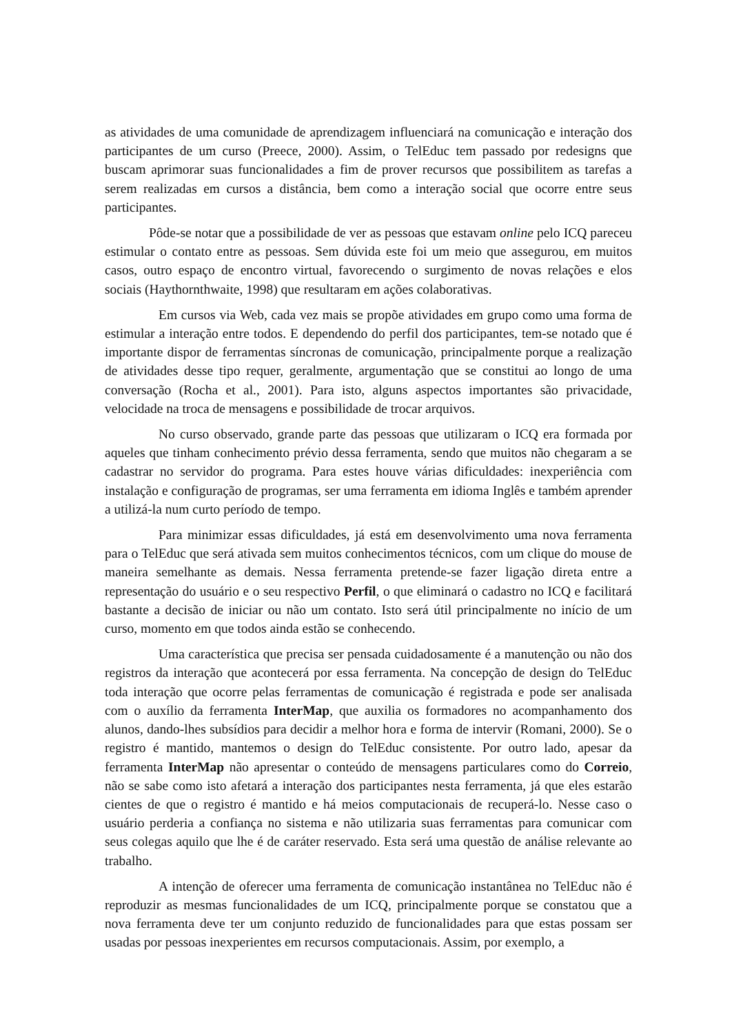as atividades de uma comunidade de aprendizagem influenciará na comunicação e interação dos participantes de um curso (Preece, 2000). Assim, o TelEduc tem passado por redesigns que buscam aprimorar suas funcionalidades a fim de prover recursos que possibilitem as tarefas a serem realizadas em cursos a distância, bem como a interação social que ocorre entre seus participantes.
Pôde-se notar que a possibilidade de ver as pessoas que estavam online pelo ICQ pareceu estimular o contato entre as pessoas. Sem dúvida este foi um meio que assegurou, em muitos casos, outro espaço de encontro virtual, favorecendo o surgimento de novas relações e elos sociais (Haythornthwaite, 1998) que resultaram em ações colaborativas.
Em cursos via Web, cada vez mais se propõe atividades em grupo como uma forma de estimular a interação entre todos. E dependendo do perfil dos participantes, tem-se notado que é importante dispor de ferramentas síncronas de comunicação, principalmente porque a realização de atividades desse tipo requer, geralmente, argumentação que se constitui ao longo de uma conversação (Rocha et al., 2001). Para isto, alguns aspectos importantes são privacidade, velocidade na troca de mensagens e possibilidade de trocar arquivos.
No curso observado, grande parte das pessoas que utilizaram o ICQ era formada por aqueles que tinham conhecimento prévio dessa ferramenta, sendo que muitos não chegaram a se cadastrar no servidor do programa. Para estes houve várias dificuldades: inexperiência com instalação e configuração de programas, ser uma ferramenta em idioma Inglês e também aprender a utilizá-la num curto período de tempo.
Para minimizar essas dificuldades, já está em desenvolvimento uma nova ferramenta para o TelEduc que será ativada sem muitos conhecimentos técnicos, com um clique do mouse de maneira semelhante as demais. Nessa ferramenta pretende-se fazer ligação direta entre a representação do usuário e o seu respectivo Perfil, o que eliminará o cadastro no ICQ e facilitará bastante a decisão de iniciar ou não um contato. Isto será útil principalmente no início de um curso, momento em que todos ainda estão se conhecendo.
Uma característica que precisa ser pensada cuidadosamente é a manutenção ou não dos registros da interação que acontecerá por essa ferramenta. Na concepção de design do TelEduc toda interação que ocorre pelas ferramentas de comunicação é registrada e pode ser analisada com o auxílio da ferramenta InterMap, que auxilia os formadores no acompanhamento dos alunos, dando-lhes subsídios para decidir a melhor hora e forma de intervir (Romani, 2000). Se o registro é mantido, mantemos o design do TelEduc consistente. Por outro lado, apesar da ferramenta InterMap não apresentar o conteúdo de mensagens particulares como do Correio, não se sabe como isto afetará a interação dos participantes nesta ferramenta, já que eles estarão cientes de que o registro é mantido e há meios computacionais de recuperá-lo. Nesse caso o usuário perderia a confiança no sistema e não utilizaria suas ferramentas para comunicar com seus colegas aquilo que lhe é de caráter reservado. Esta será uma questão de análise relevante ao trabalho.
A intenção de oferecer uma ferramenta de comunicação instantânea no TelEduc não é reproduzir as mesmas funcionalidades de um ICQ, principalmente porque se constatou que a nova ferramenta deve ter um conjunto reduzido de funcionalidades para que estas possam ser usadas por pessoas inexperientes em recursos computacionais. Assim, por exemplo, a